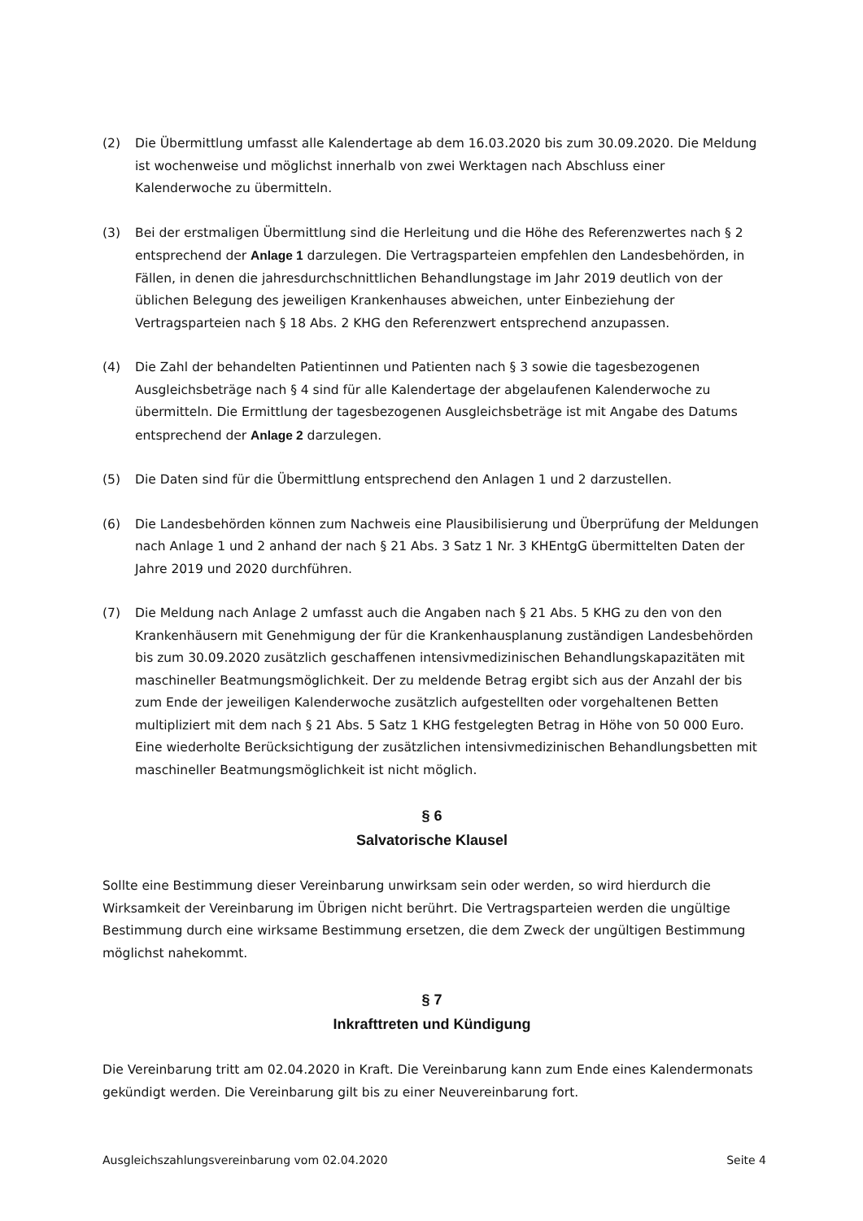(2) Die Übermittlung umfasst alle Kalendertage ab dem 16.03.2020 bis zum 30.09.2020. Die Meldung ist wochenweise und möglichst innerhalb von zwei Werktagen nach Abschluss einer Kalenderwoche zu übermitteln.
(3) Bei der erstmaligen Übermittlung sind die Herleitung und die Höhe des Referenzwertes nach § 2 entsprechend der Anlage 1 darzulegen. Die Vertragsparteien empfehlen den Landesbehörden, in Fällen, in denen die jahresdurchschnittlichen Behandlungstage im Jahr 2019 deutlich von der üblichen Belegung des jeweiligen Krankenhauses abweichen, unter Einbeziehung der Vertragsparteien nach § 18 Abs. 2 KHG den Referenzwert entsprechend anzupassen.
(4) Die Zahl der behandelten Patientinnen und Patienten nach § 3 sowie die tagesbezogenen Ausgleichsbeträge nach § 4 sind für alle Kalendertage der abgelaufenen Kalenderwoche zu übermitteln. Die Ermittlung der tagesbezogenen Ausgleichsbeträge ist mit Angabe des Datums entsprechend der Anlage 2 darzulegen.
(5) Die Daten sind für die Übermittlung entsprechend den Anlagen 1 und 2 darzustellen.
(6) Die Landesbehörden können zum Nachweis eine Plausibilisierung und Überprüfung der Meldungen nach Anlage 1 und 2 anhand der nach § 21 Abs. 3 Satz 1 Nr. 3 KHEntgG übermittelten Daten der Jahre 2019 und 2020 durchführen.
(7) Die Meldung nach Anlage 2 umfasst auch die Angaben nach § 21 Abs. 5 KHG zu den von den Krankenhäusern mit Genehmigung der für die Krankenhausplanung zuständigen Landesbehörden bis zum 30.09.2020 zusätzlich geschaffenen intensivmedizinischen Behandlungskapazitäten mit maschineller Beatmungsmöglichkeit. Der zu meldende Betrag ergibt sich aus der Anzahl der bis zum Ende der jeweiligen Kalenderwoche zusätzlich aufgestellten oder vorgehaltenen Betten multipliziert mit dem nach § 21 Abs. 5 Satz 1 KHG festgelegten Betrag in Höhe von 50 000 Euro. Eine wiederholte Berücksichtigung der zusätzlichen intensivmedizinischen Behandlungsbetten mit maschineller Beatmungsmöglichkeit ist nicht möglich.
§ 6
Salvatorische Klausel
Sollte eine Bestimmung dieser Vereinbarung unwirksam sein oder werden, so wird hierdurch die Wirksamkeit der Vereinbarung im Übrigen nicht berührt. Die Vertragsparteien werden die ungültige Bestimmung durch eine wirksame Bestimmung ersetzen, die dem Zweck der ungültigen Bestimmung möglichst nahekommt.
§ 7
Inkrafttreten und Kündigung
Die Vereinbarung tritt am 02.04.2020 in Kraft. Die Vereinbarung kann zum Ende eines Kalendermonats gekündigt werden. Die Vereinbarung gilt bis zu einer Neuvereinbarung fort.
Ausgleichszahlungsvereinbarung vom 02.04.2020 Seite 4